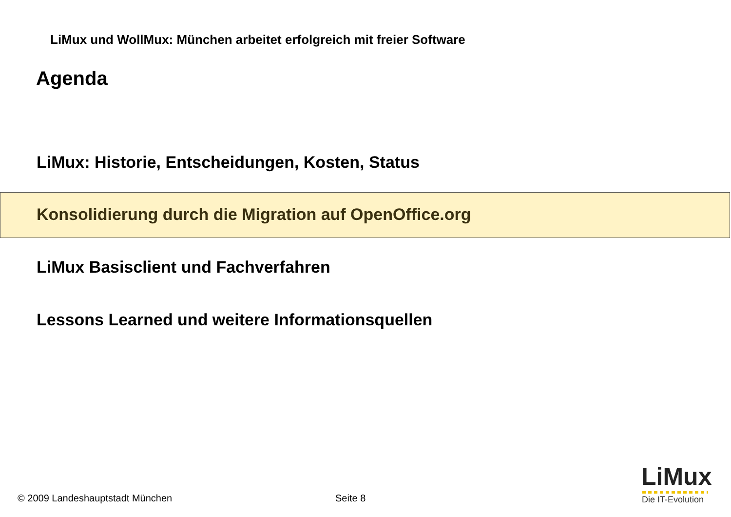LiMux und WollMux: München arbeitet erfolgreich mit freier Software
Agenda
LiMux: Historie, Entscheidungen, Kosten, Status
Konsolidierung durch die Migration auf OpenOffice.org
LiMux Basisclient und Fachverfahren
Lessons Learned und weitere Informationsquellen
© 2009 Landeshauptstadt München
Seite 8
LiMux
Die IT-Evolution